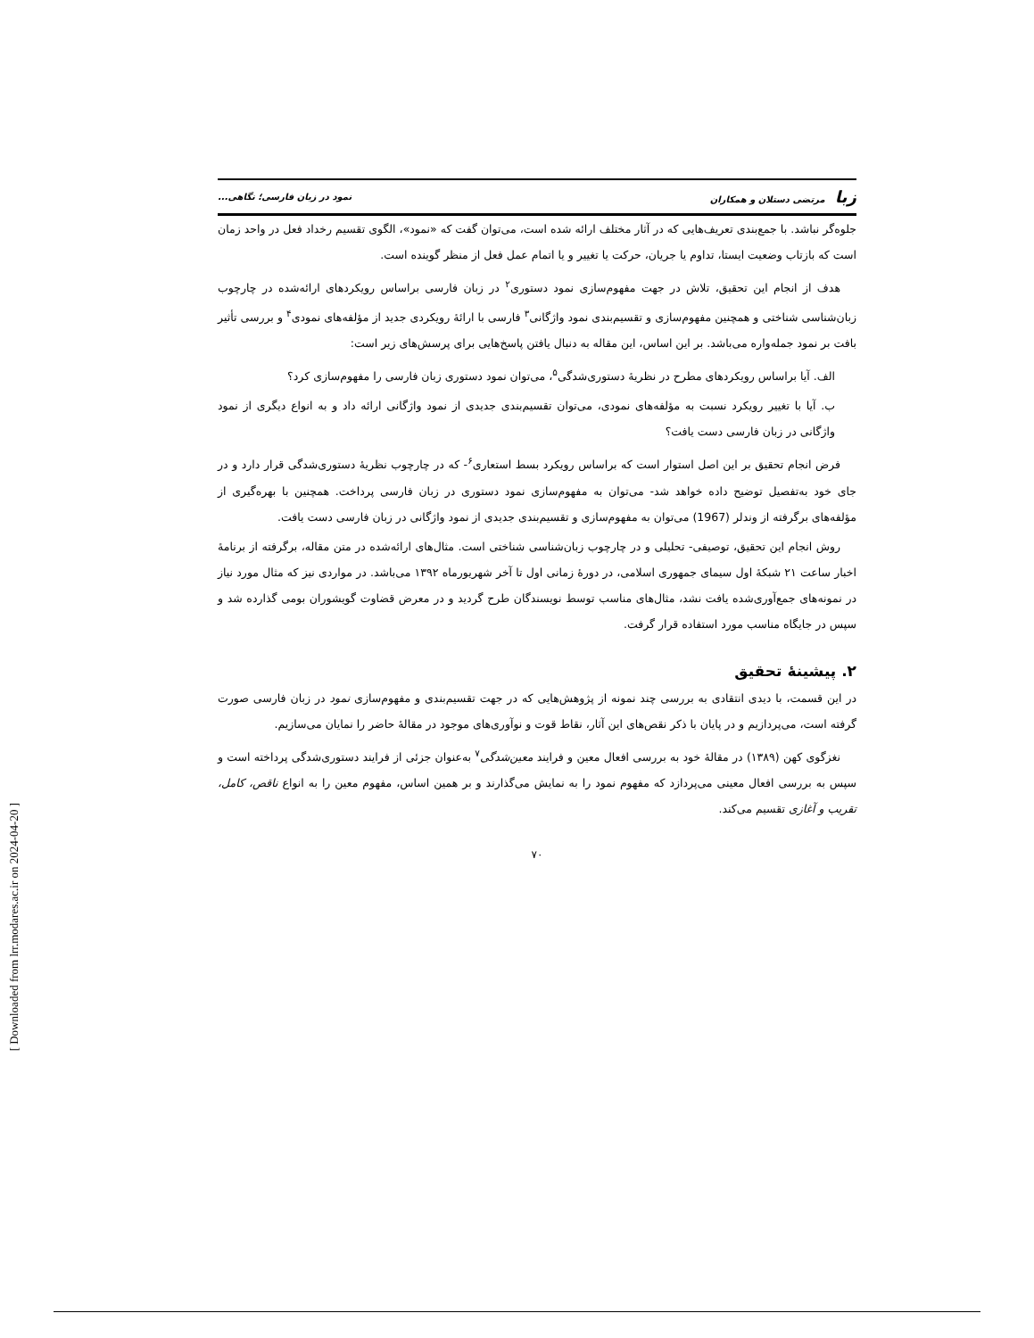زبا مرتضی دستلان و همکاران نمود در زبان فارسی؛ نگاهی...
جلوه‌گر نباشد. با جمع‌بندی تعریف‌هایی که در آثار مختلف ارائه شده است، می‌توان گفت که «نمود»، الگوی تقسیم رخداد فعل در واحد زمان است که بازتاب وضعیت ایستا، تداوم یا جریان، حرکت یا تغییر و یا اتمام عمل فعل از منظر گوینده است.
هدف از انجام این تحقیق، تلاش در جهت مفهوم‌سازی نمود دستوری<sup>۲</sup> در زبان فارسی براساس رویکردهای ارائه‌شده در چارچوب زبان‌شناسی شناختی و همچنین مفهوم‌سازی و تقسیم‌بندی نمود واژگانی<sup>۳</sup> فارسی با ارائهٔ رویکردی جدید از مؤلفه‌های نمودی<sup>۴</sup> و بررسی تأثیر بافت بر نمود جمله‌واره می‌باشد. بر این اساس، این مقاله به دنبال یافتن پاسخ‌هایی برای پرسش‌های زیر است:
الف. آیا براساس رویکردهای مطرح در نظریهٔ دستوری‌شدگی<sup>۵</sup>، می‌توان نمود دستوری زبان فارسی را مفهوم‌سازی کرد؟
ب. آیا با تغییر رویکرد نسبت به مؤلفه‌های نمودی، می‌توان تقسیم‌بندی جدیدی از نمود واژگانی ارائه داد و به انواع دیگری از نمود واژگانی در زبان فارسی دست یافت؟
فرض انجام تحقیق بر این اصل استوار است که براساس رویکرد بسط استعاری<sup>۶</sup>- که در چارچوب نظریهٔ دستوری‌شدگی قرار دارد و در جای خود به‌تفصیل توضیح داده خواهد شد- می‌توان به مفهوم‌سازی نمود دستوری در زبان فارسی پرداخت. همچنین با بهره‌گیری از مؤلفه‌های برگرفته از وندلر (1967) می‌توان به مفهوم‌سازی و تقسیم‌بندی جدیدی از نمود واژگانی در زبان فارسی دست یافت.
روش انجام این تحقیق، توصیفی- تحلیلی و در چارچوب زبان‌شناسی شناختی است. مثال‌های ارائه‌شده در متن مقاله، برگرفته از برنامهٔ اخبار ساعت ۲۱ شبکهٔ اول سیمای جمهوری اسلامی، در دورهٔ زمانی اول تا آخر شهریورماه ۱۳۹۲ می‌باشد. در مواردی نیز که مثال مورد نیاز در نمونه‌های جمع‌آوری‌شده یافت نشد، مثال‌های مناسب توسط نویسندگان طرح گردید و در معرض قضاوت گویشوران بومی گذارده شد و سپس در جایگاه مناسب مورد استفاده قرار گرفت.
۲. پیشینهٔ تحقیق
در این قسمت، با دیدی انتقادی به بررسی چند نمونه از پژوهش‌هایی که در جهت تقسیم‌بندی و مفهوم‌سازی نمود در زبان فارسی صورت گرفته است، می‌پردازیم و در پایان با ذکر نقص‌های این آثار، نقاط قوت و نوآوری‌های موجود در مقالهٔ حاضر را نمایان می‌سازیم.
نغزگوی کهن (۱۳۸۹) در مقالهٔ خود به بررسی افعال معین و فرایند معین‌شدگی<sup>۷</sup> به‌عنوان جزئی از فرایند دستوری‌شدگی پرداخته است و سپس به بررسی افعال معینی می‌پردازد که مفهوم نمود را به نمایش می‌گذارند و بر همین اساس، مفهوم معین را به انواع ناقص، کامل، تقریب و آغازی تقسیم می‌کند.
۷۰
[ Downloaded from lrr.modares.ac.ir on 2024-04-20 ]